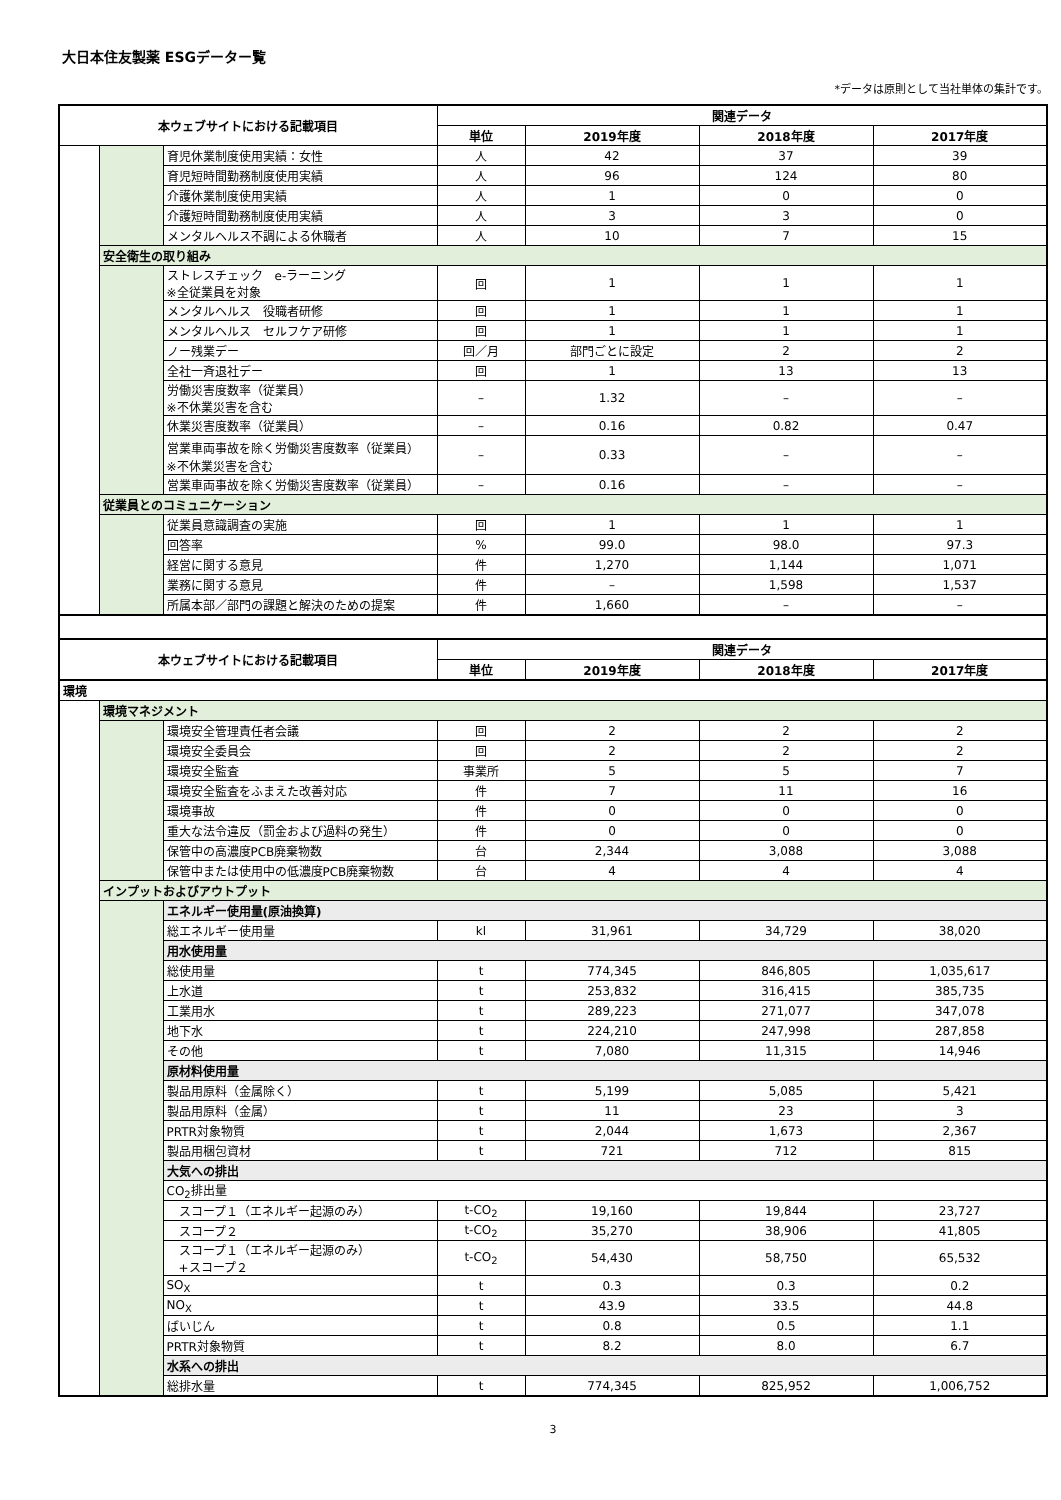大日本住友製薬 ESGデーター覧
*データは原則として当社単体の集計です。
| 本ウェブサイトにおける記載項目 | | | 関連データ | | | |
| --- | --- | --- | --- | --- | --- | --- |
| | | | 単位 | 2019年度 | 2018年度 | 2017年度 |
| | | 育児休業制度使用実績：女性 | 人 | 42 | 37 | 39 |
| | | 育児短時間勤務制度使用実績 | 人 | 96 | 124 | 80 |
| | | 介護休業制度使用実績 | 人 | 1 | 0 | 0 |
| | | 介護短時間勤務制度使用実績 | 人 | 3 | 3 | 0 |
| | | メンタルヘルス不調による休職者 | 人 | 10 | 7 | 15 |
| | 安全衛生の取り組み | | | | | |
| | | ストレスチェック e-ラーニング ※全従業員を対象 | 回 | 1 | 1 | 1 |
| | | メンタルヘルス 役職者研修 | 回 | 1 | 1 | 1 |
| | | メンタルヘルス セルフケア研修 | 回 | 1 | 1 | 1 |
| | | ノー残業デー | 回／月 | 部門ごとに設定 | 2 | 2 |
| | | 全社一斉退社デー | 回 | 1 | 13 | 13 |
| | | 労働災害度数率（従業員） ※不休業災害を含む | – | 1.32 | – | – |
| | | 休業災害度数率（従業員） | – | 0.16 | 0.82 | 0.47 |
| | | 営業車両事故を除く労働災害度数率（従業員） ※不休業災害を含む | – | 0.33 | – | – |
| | | 営業車両事故を除く労働災害度数率（従業員） | – | 0.16 | – | – |
| | 従業員とのコミュニケーション | | | | | |
| | | 従業員意識調査の実施 | 回 | 1 | 1 | 1 |
| | | 回答率 | % | 99.0 | 98.0 | 97.3 |
| | | 経営に関する意見 | 件 | 1,270 | 1,144 | 1,071 |
| | | 業務に関する意見 | 件 | – | 1,598 | 1,537 |
| | | 所属本部／部門の課題と解決のための提案 | 件 | 1,660 | – | – |
| 本ウェブサイトにおける記載項目 | | | 関連データ | | | |
| | | | 単位 | 2019年度 | 2018年度 | 2017年度 |
| 環境 | | | | | | |
| | 環境マネジメント | | | | | |
| | | 環境安全管理責任者会議 | 回 | 2 | 2 | 2 |
| | | 環境安全委員会 | 回 | 2 | 2 | 2 |
| | | 環境安全監査 | 事業所 | 5 | 5 | 7 |
| | | 環境安全監査をふまえた改善対応 | 件 | 7 | 11 | 16 |
| | | 環境事故 | 件 | 0 | 0 | 0 |
| | | 重大な法令違反（罰金および過料の発生） | 件 | 0 | 0 | 0 |
| | | 保管中の高濃度PCB廃棄物数 | 台 | 2,344 | 3,088 | 3,088 |
| | | 保管中または使用中の低濃度PCB廃棄物数 | 台 | 4 | 4 | 4 |
| | インプットおよびアウトプット | | | | | |
| | | エネルギー使用量(原油換算) | | | | |
| | | 総エネルギー使用量 | kl | 31,961 | 34,729 | 38,020 |
| | | 用水使用量 | | | | |
| | | 総使用量 | t | 774,345 | 846,805 | 1,035,617 |
| | | 上水道 | t | 253,832 | 316,415 | 385,735 |
| | | 工業用水 | t | 289,223 | 271,077 | 347,078 |
| | | 地下水 | t | 224,210 | 247,998 | 287,858 |
| | | その他 | t | 7,080 | 11,315 | 14,946 |
| | | 原材料使用量 | | | | |
| | | 製品用原料（金属除く） | t | 5,199 | 5,085 | 5,421 |
| | | 製品用原料（金属） | t | 11 | 23 | 3 |
| | | PRTR対象物質 | t | 2,044 | 1,673 | 2,367 |
| | | 製品用梱包資材 | t | 721 | 712 | 815 |
| | | 大気への排出 | | | | |
| | | CO<sub>2</sub>排出量 | | | | |
| | | スコープ１（エネルギー起源のみ） | t-CO<sub>2</sub> | 19,160 | 19,844 | 23,727 |
| | | スコープ２ | t-CO<sub>2</sub> | 35,270 | 38,906 | 41,805 |
| | | スコープ１（エネルギー起源のみ） +スコープ２ | t-CO<sub>2</sub> | 54,430 | 58,750 | 65,532 |
| | | SO<sub>X</sub> | t | 0.3 | 0.3 | 0.2 |
| | | NO<sub>X</sub> | t | 43.9 | 33.5 | 44.8 |
| | | ばいじん | t | 0.8 | 0.5 | 1.1 |
| | | PRTR対象物質 | t | 8.2 | 8.0 | 6.7 |
| | | 水系への排出 | | | | |
| | | 総排水量 | t | 774,345 | 825,952 | 1,006,752 |
3